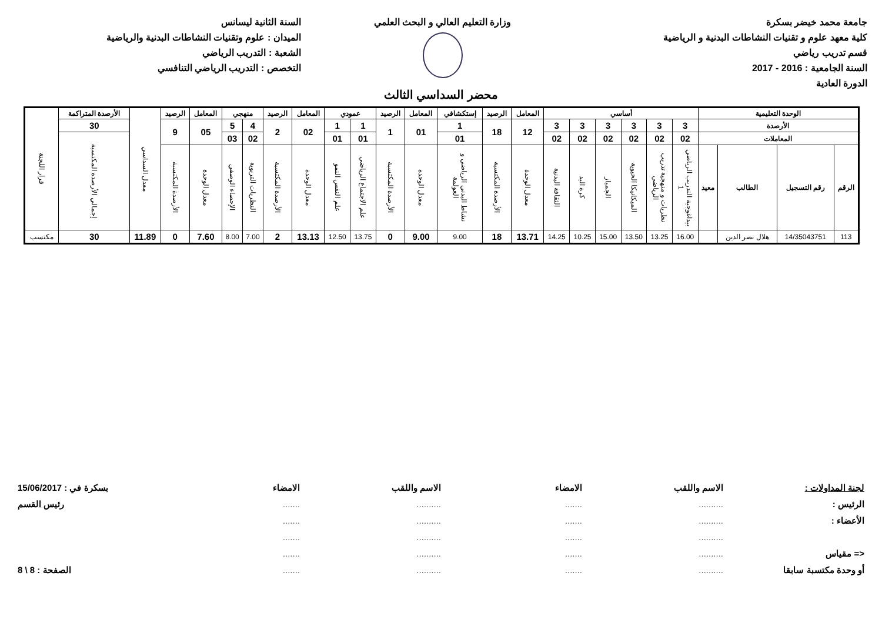جامعة محمد خيضر بسكرة
كلية معهد علوم و تقنيات النشاطات البدنية و الرياضية
قسم تدريب رياضي
السنة الجامعية : 2016 - 2017
الدورة العادية
وزارة التعليم العالي و البحث العلمي
السنة الثانية ليسانس
الميدان : علوم وتقنيات النشاطات البدنية والرياضية
الشعبة : التدريب الرياضي
التخصص : التدريب الرياضي التنافسي
محضر السداسي الثالث
| الوحدة التعليمية | | | | أساسي | | | | | | المعامل | الرصيد | إستكشافي | المعامل | الرصيد | عمودي | | المعامل | الرصيد | منهجي | | المعامل | الرصيد | معدل السداسي | الأرصدة المتراكمة | قرار اللجنة |
| --- | --- | --- | --- | --- | --- | --- | --- | --- | --- | --- | --- | --- | --- | --- | --- | --- | --- | --- | --- | --- | --- | --- | --- | --- | --- |
| الأرصدة | | | | 3 | 3 | 3 | 3 | 3 | 3 | 12 | 18 | 1 | 01 | 1 | 1 | 1 | 02 | 2 | 4 | 5 | 05 | 9 | | 30 | |
| المعاملات | | | | 02 | 02 | 02 | 02 | 02 | 02 | | | 01 | | | 01 | 01 | | | 02 | 03 | | | | إجمالي الأرصدة المكتسبة | |
| الرقم | رقم التسجيل | الطالب | معيد | بيداغوجية التدريب الرياضي 1 | نظريات و منهجية تدريب الرياضي | الميكانيكا الحيوية | الجمباز | كرة اليد | الثقافة البدنية | معدل الوحدة | الأرصدة المكتسبة | نشاط البدني الرياضي و العولمة | معدل الوحدة | الأرصدة المكتسبة | علم الاجتماع الرياضي | علم النفس النمو | معدل الوحدة | الأرصدة المكتسبة | النظريات التربوية | الإحصاء الوصفي | معدل الوحدة | الأرصدة المكتسبة | | | |
| 113 | 14/35043751 | هلال نصر الدين | | 16.00 | 13.25 | 13.50 | 15.00 | 10.25 | 14.25 | 13.71 | 18 | 9.00 | 9.00 | 0 | 13.75 | 12.50 | 13.13 | 2 | 7.00 | 8.00 | 7.60 | 0 | 11.89 | 30 | مكتسب |
لجنة المداولات :
الرئيس :
الأعضاء :
<= مقياس
أو وحدة مكتسبة سابقا
الاسم واللقب
..........
..........
..........
..........
..........
الامضاء
.......
.......
.......
.......
.......
الاسم واللقب
..........
..........
..........
..........
..........
الامضاء
.......
.......
.......
.......
.......
بسكرة في : 15/06/2017
رئيس القسم
الصفحة : 8 \ 8